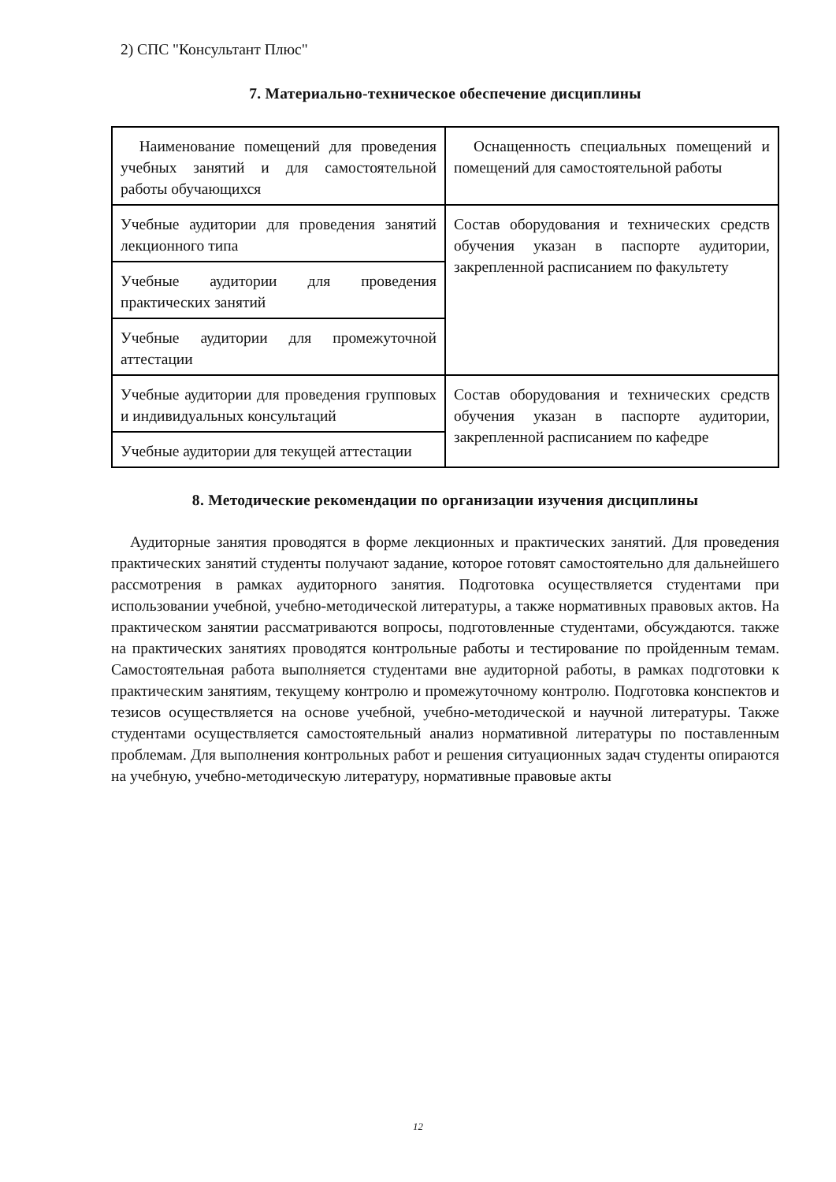2) СПС "Консультант Плюс"
7. Материально-техническое обеспечение дисциплины
| Наименование помещений для проведения учебных занятий и для самостоятельной работы обучающихся | Оснащенность специальных помещений и помещений для самостоятельной работы |
| Учебные аудитории для проведения занятий лекционного типа | Состав оборудования и технических средств обучения указан в паспорте аудитории, закрепленной расписанием по факультету |
| Учебные аудитории для проведения практических занятий | |
| Учебные аудитории для промежуточной аттестации | |
| Учебные аудитории для проведения групповых и индивидуальных консультаций | Состав оборудования и технических средств обучения указан в паспорте аудитории, закрепленной расписанием по кафедре |
| Учебные аудитории для текущей аттестации | |
8. Методические рекомендации по организации изучения дисциплины
Аудиторные занятия проводятся в форме лекционных и практических занятий. Для проведения практических занятий студенты получают задание, которое готовят самостоятельно для дальнейшего рассмотрения в рамках аудиторного занятия. Подготовка осуществляется студентами при использовании учебной, учебно-методической литературы, а также нормативных правовых актов. На практическом занятии рассматриваются вопросы, подготовленные студентами, обсуждаются. также на практических занятиях проводятся контрольные работы и тестирование по пройденным темам. Самостоятельная работа выполняется студентами вне аудиторной работы, в рамках подготовки к практическим занятиям, текущему контролю и промежуточному контролю. Подготовка конспектов и тезисов осуществляется на основе учебной, учебно-методической и научной литературы. Также студентами осуществляется самостоятельный анализ нормативной литературы по поставленным проблемам. Для выполнения контрольных работ и решения ситуационных задач студенты опираются на учебную, учебно-методическую литературу, нормативные правовые акты
12